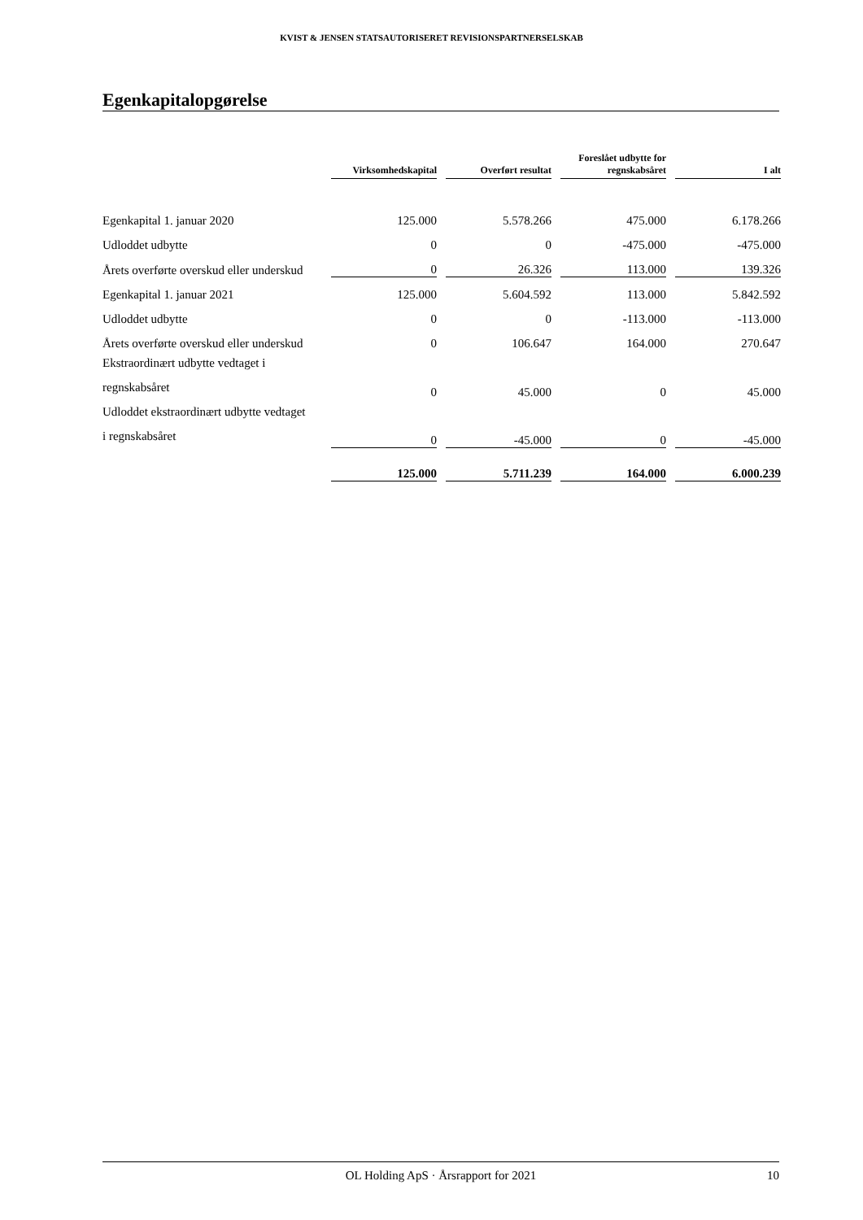KVIST & JENSEN STATSAUTORISERET REVISIONSPARTNERSELSKAB
Egenkapitalopgørelse
| | Virksomhedskapital | Overført resultat | Foreslået udbytte for regnskabsåret | I alt |
| --- | --- | --- | --- | --- |
| Egenkapital 1. januar 2020 | 125.000 | 5.578.266 | 475.000 | 6.178.266 |
| Udloddet udbytte | 0 | 0 | -475.000 | -475.000 |
| Årets overførte overskud eller underskud | 0 | 26.326 | 113.000 | 139.326 |
| Egenkapital 1. januar 2021 | 125.000 | 5.604.592 | 113.000 | 5.842.592 |
| Udloddet udbytte | 0 | 0 | -113.000 | -113.000 |
| Årets overførte overskud eller underskud | 0 | 106.647 | 164.000 | 270.647 |
| Ekstraordinært udbytte vedtaget i regnskabsåret | 0 | 45.000 | 0 | 45.000 |
| Udloddet ekstraordinært udbytte vedtaget i regnskabsåret | 0 | -45.000 | 0 | -45.000 |
| | 125.000 | 5.711.239 | 164.000 | 6.000.239 |
OL Holding ApS · Årsrapport for 2021 10